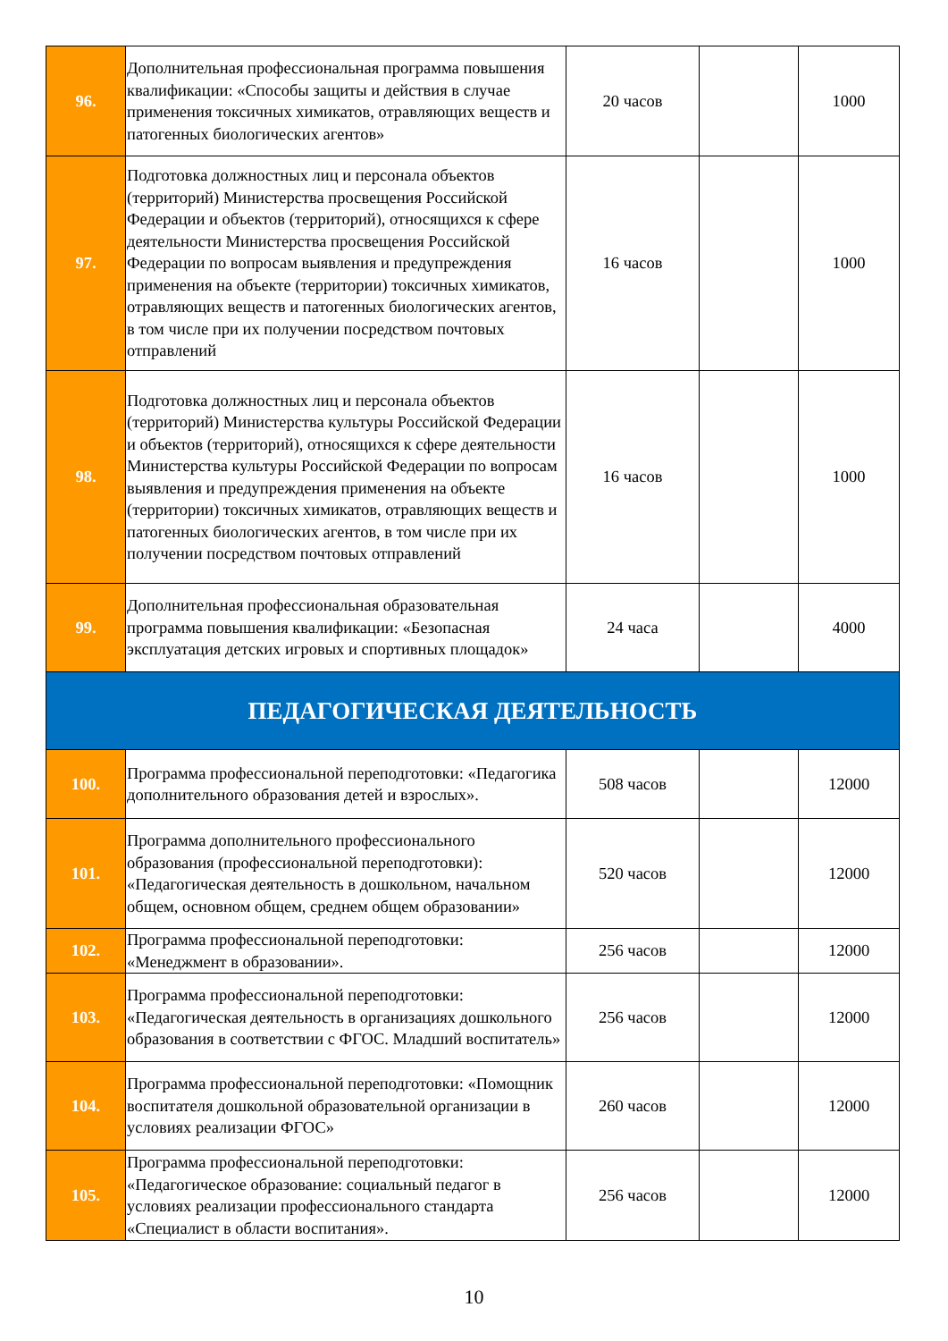| 96. | Дополнительная профессиональная программа повышения квалификации: «Способы защиты и действия в случае применения токсичных химикатов, отравляющих веществ и патогенных биологических агентов» | 20 часов | | 1000 |
| 97. | Подготовка должностных лиц и персонала объектов (территорий) Министерства просвещения Российской Федерации и объектов (территорий), относящихся к сфере деятельности Министерства просвещения Российской Федерации по вопросам выявления и предупреждения применения на объекте (территории) токсичных химикатов, отравляющих веществ и патогенных биологических агентов, в том числе при их получении посредством почтовых отправлений | 16 часов | | 1000 |
| 98. | Подготовка должностных лиц и персонала объектов (территорий) Министерства культуры Российской Федерации и объектов (территорий), относящихся к сфере деятельности Министерства культуры Российской Федерации по вопросам выявления и предупреждения применения на объекте (территории) токсичных химикатов, отравляющих веществ и патогенных биологических агентов, в том числе при их получении посредством почтовых отправлений | 16 часов | | 1000 |
| 99. | Дополнительная профессиональная образовательная программа повышения квалификации: «Безопасная эксплуатация детских игровых и спортивных площадок» | 24 часа | | 4000 |
| ПЕДАГОГИЧЕСКАЯ ДЕЯТЕЛЬНОСТЬ | | | | |
| 100. | Программа профессиональной переподготовки: «Педагогика дополнительного образования детей и взрослых». | 508 часов | | 12000 |
| 101. | Программа дополнительного профессионального образования (профессиональной переподготовки): «Педагогическая деятельность в дошкольном, начальном общем, основном общем, среднем общем образовании» | 520 часов | | 12000 |
| 102. | Программа профессиональной переподготовки: «Менеджмент в образовании». | 256 часов | | 12000 |
| 103. | Программа профессиональной переподготовки: «Педагогическая деятельность в организациях дошкольного образования в соответствии с ФГОС. Младший воспитатель» | 256 часов | | 12000 |
| 104. | Программа профессиональной переподготовки: «Помощник воспитателя дошкольной образовательной организации в условиях реализации ФГОС» | 260 часов | | 12000 |
| 105. | Программа профессиональной переподготовки: «Педагогическое образование: социальный педагог в условиях реализации профессионального стандарта «Специалист в области воспитания». | 256 часов | | 12000 |
10